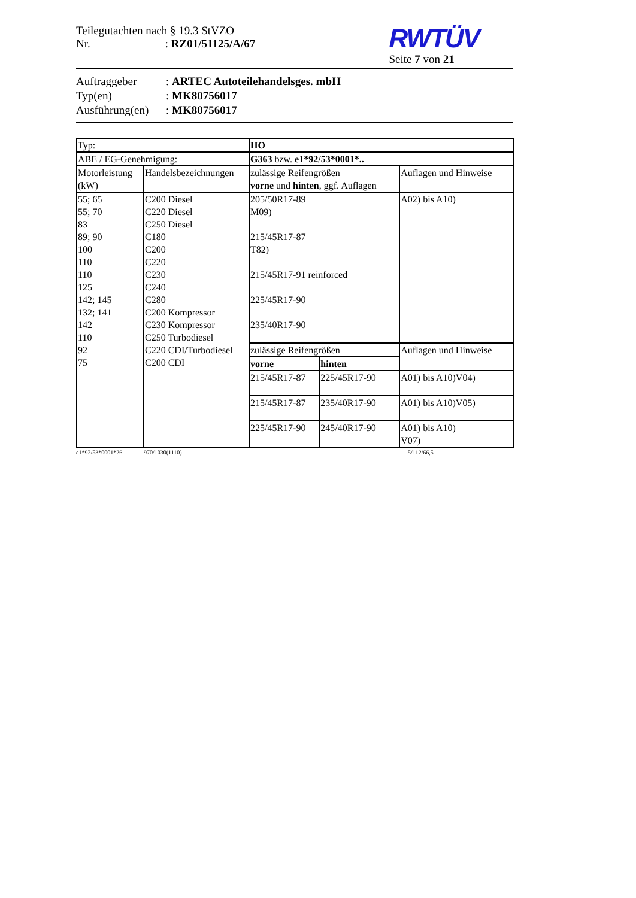Teilegutachten nach § 19.3 StVZO
Nr. : RZ01/51125/A/67
RWTÜV
Seite 7 von 21
Auftraggeber: ARTEC Autoteilehandelsges. mbH
Typ(en): MK80756017
Ausführung(en): MK80756017
| Typ: | | HO | | |
| ABE / EG-Genehmigung: | | G363 bzw. e1*92/53*0001*.. | | |
| Motorleistung (kW) | Handelsbezeichnungen | zulässige Reifengrößen vorne und hinten , ggf. Auflagen | | Auflagen und Hinweise |
| 55; 65 55; 70 83 89; 90 100 110 110 125 142; 145 132; 141 142 110 92 75 | C200 Diesel C220 Diesel C250 Diesel C180 C200 C220 C230 C240 C280 C200 Kompressor C230 Kompressor C250 Turbodiesel C220 CDI/Turbodiesel C200 CDI | 205/50R17-89 M09) 215/45R17-87 T82) 215/45R17-91 reinforced 225/45R17-90 235/40R17-90 | | A02) bis A10) |
| | | zulässige Reifengrößen | | Auflagen und Hinweise |
| | | vorne | hinten | |
| | | 215/45R17-87 | 225/45R17-90 | A01) bis A10)V04) |
| | | 215/45R17-87 | 235/40R17-90 | A01) bis A10)V05) |
| | | 225/45R17-90 | 245/40R17-90 | A01) bis A10) V07) |
e1*92/53*0001*26 970/1030(1110) 5/112/66,5